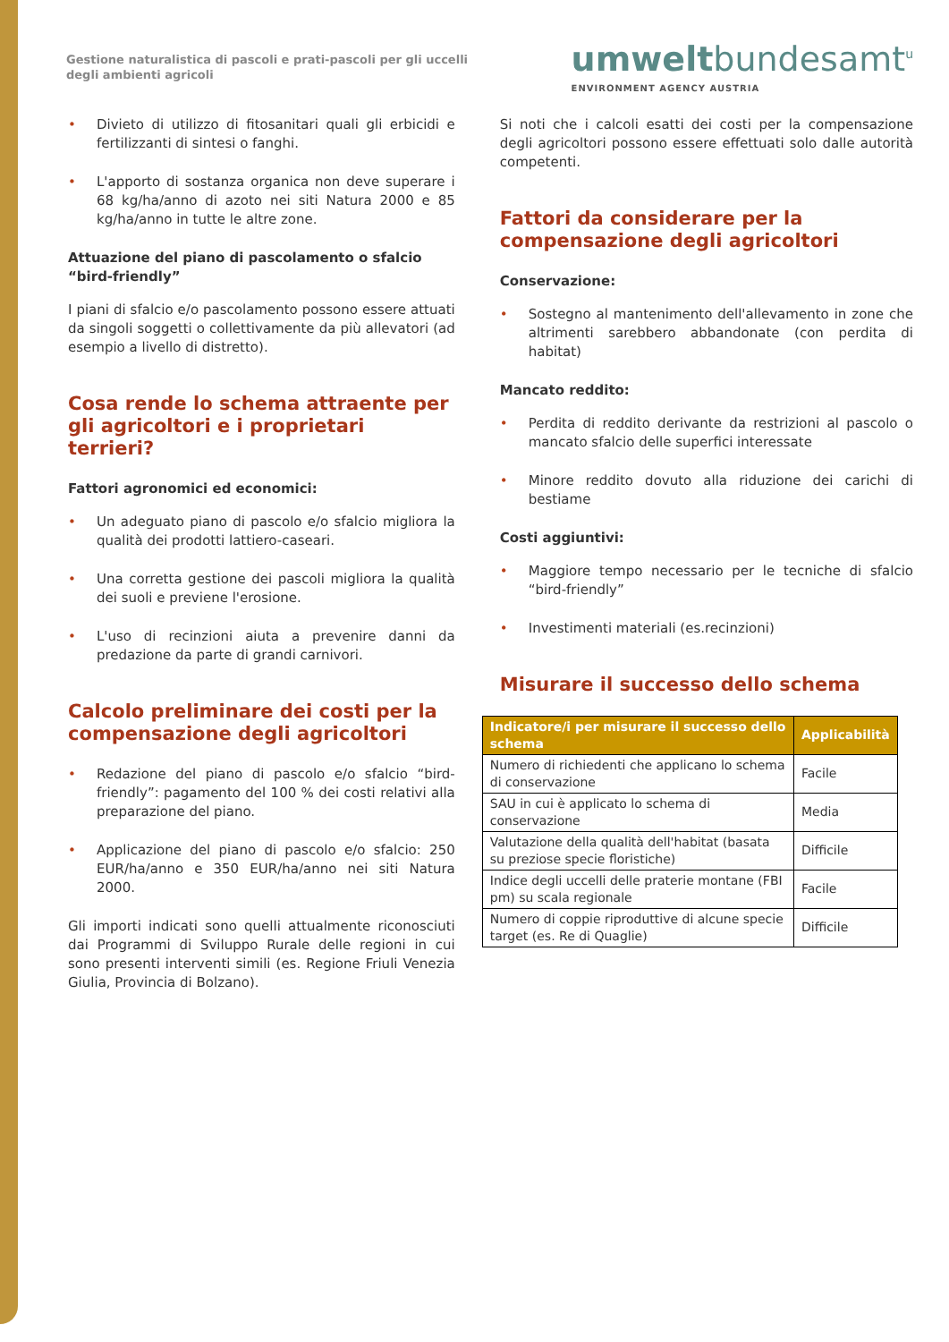Gestione naturalistica di pascoli e prati-pascoli per gli uccelli degli ambienti agricoli
umweltbundesamt<sup>u</sup>
ENVIRONMENT AGENCY AUSTRIA
• Divieto di utilizzo di fitosanitari quali gli erbicidi e fertilizzanti di sintesi o fanghi.
• L'apporto di sostanza organica non deve superare i 68 kg/ha/anno di azoto nei siti Natura 2000 e 85 kg/ha/anno in tutte le altre zone.
Attuazione del piano di pascolamento o sfalcio “bird-friendly”
I piani di sfalcio e/o pascolamento possono essere attuati da singoli soggetti o collettivamente da più allevatori (ad esempio a livello di distretto).
Cosa rende lo schema attraente per gli agricoltori e i proprietari terrieri?
Fattori agronomici ed economici:
• Un adeguato piano di pascolo e/o sfalcio migliora la qualità dei prodotti lattiero-caseari.
• Una corretta gestione dei pascoli migliora la qualità dei suoli e previene l'erosione.
• L'uso di recinzioni aiuta a prevenire danni da predazione da parte di grandi carnivori.
Calcolo preliminare dei costi per la compensazione degli agricoltori
• Redazione del piano di pascolo e/o sfalcio “bird-friendly”: pagamento del 100 % dei costi relativi alla preparazione del piano.
• Applicazione del piano di pascolo e/o sfalcio: 250 EUR/ha/anno e 350 EUR/ha/anno nei siti Natura 2000.
Gli importi indicati sono quelli attualmente riconosciuti dai Programmi di Sviluppo Rurale delle regioni in cui sono presenti interventi simili (es. Regione Friuli Venezia Giulia, Provincia di Bolzano).
Si noti che i calcoli esatti dei costi per la compensazione degli agricoltori possono essere effettuati solo dalle autorità competenti.
Fattori da considerare per la compensazione degli agricoltori
Conservazione:
• Sostegno al mantenimento dell'allevamento in zone che altrimenti sarebbero abbandonate (con perdita di habitat)
Mancato reddito:
• Perdita di reddito derivante da restrizioni al pascolo o mancato sfalcio delle superfici interessate
• Minore reddito dovuto alla riduzione dei carichi di bestiame
Costi aggiuntivi:
• Maggiore tempo necessario per le tecniche di sfalcio “bird-friendly”
• Investimenti materiali (es.recinzioni)
Misurare il successo dello schema
| Indicatore/i per misurare il successo dello schema | Applicabilità |
| --- | --- |
| Numero di richiedenti che applicano lo schema di conservazione | Facile |
| SAU in cui è applicato lo schema di conservazione | Media |
| Valutazione della qualità dell'habitat (basata su preziose specie floristiche) | Difficile |
| Indice degli uccelli delle praterie montane (FBI pm) su scala regionale | Facile |
| Numero di coppie riproduttive di alcune specie target (es. Re di Quaglie) | Difficile |